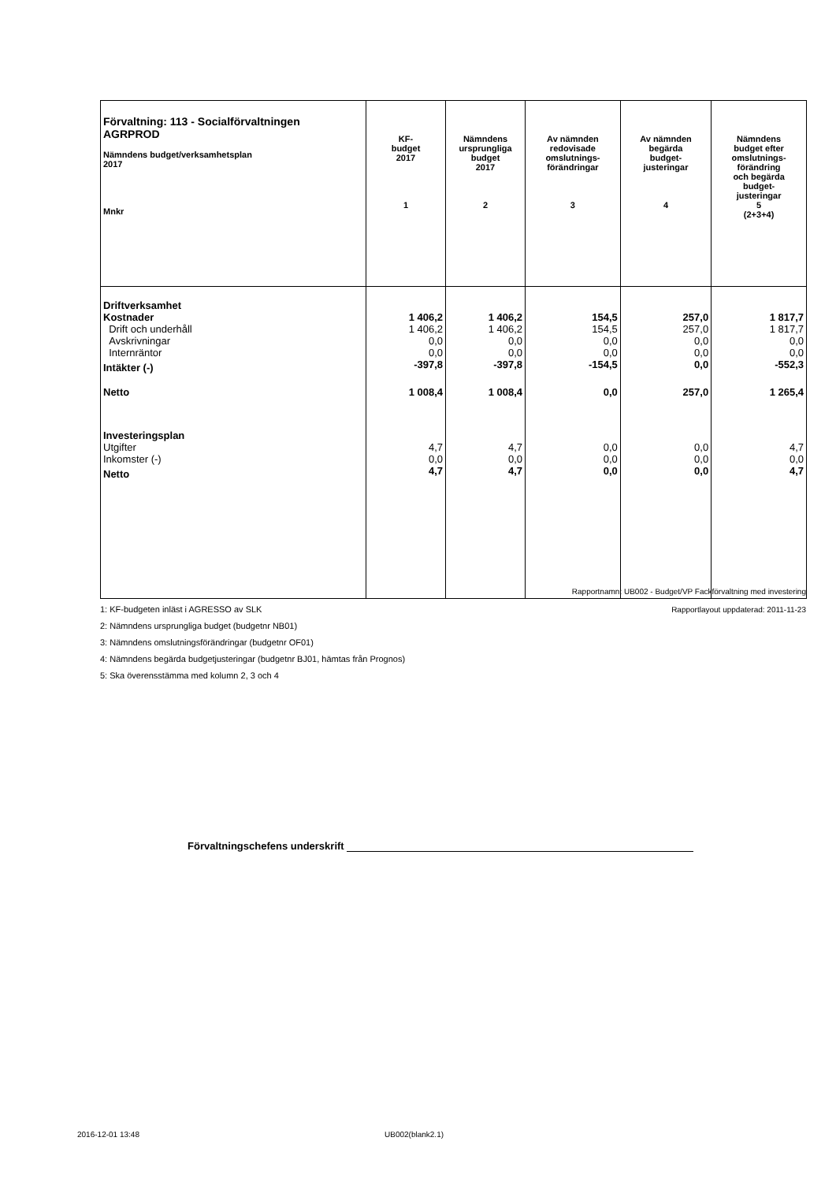| Förvaltning: 113 - Socialförvaltningen AGRPROD Nämndens budget/verksamhetsplan 2017 Mnkr | KF- budget 2017 1 | Nämndens ursprungliga budget 2017 2 | Av nämnden redovisade omslutnings- förändringar 3 | Av nämnden begärda budget- justeringar 4 | Nämndens budget efter omslutnings- förändring och begärda budget- justeringar 5 (2+3+4) |
| --- | --- | --- | --- | --- | --- |
| Driftverksamhet | | | | | |
| Kostnader | 1 406,2 | 1 406,2 | 154,5 | 257,0 | 1 817,7 |
| Drift och underhåll | 1 406,2 | 1 406,2 | 154,5 | 257,0 | 1 817,7 |
| Avskrivningar | 0,0 | 0,0 | 0,0 | 0,0 | 0,0 |
| Internräntor | 0,0 | 0,0 | 0,0 | 0,0 | 0,0 |
| Intäkter (-) | -397,8 | -397,8 | -154,5 | 0,0 | -552,3 |
| Netto | 1 008,4 | 1 008,4 | 0,0 | 257,0 | 1 265,4 |
| Investeringsplan | | | | | |
| Utgifter | 4,7 | 4,7 | 0,0 | 0,0 | 4,7 |
| Inkomster (-) | 0,0 | 0,0 | 0,0 | 0,0 | 0,0 |
| Netto | 4,7 | 4,7 | 0,0 | 0,0 | 4,7 |
Rapportnamn: UB002 - Budget/VP Fackförvaltning med investering
Rapportlayout uppdaterad: 2011-11-23
1: KF-budgeten inläst i AGRESSO av SLK
2: Nämndens ursprungliga budget (budgetnr NB01)
3: Nämndens omslutningsförändringar (budgetnr OF01)
4: Nämndens begärda budgetjusteringar (budgetnr BJ01, hämtas från Prognos)
5: Ska överensstämma med kolumn 2, 3 och 4
Förvaltningschefens underskrift
2016-12-01 13:48 UB002(blank2.1)